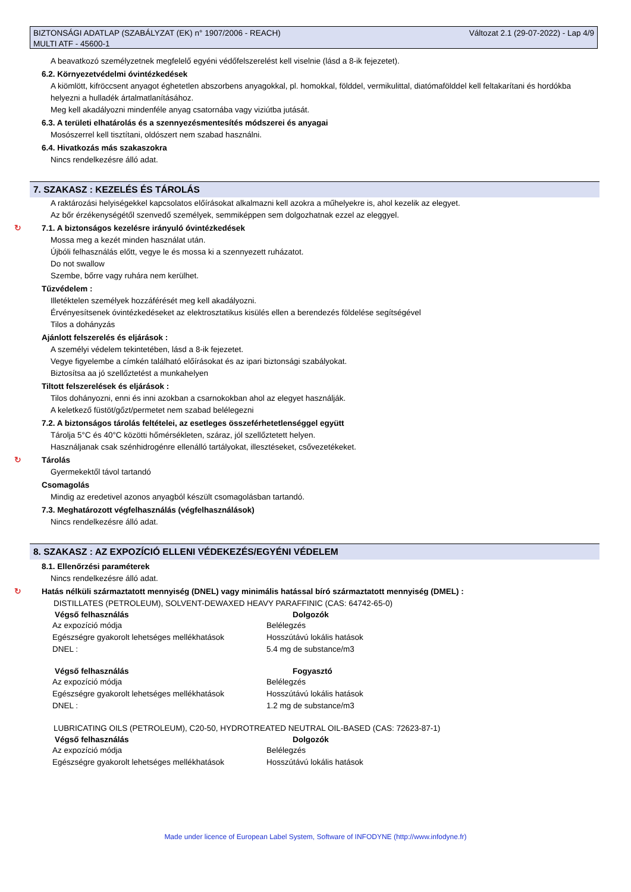BIZTONSÁGI ADATLAP (SZABÁLYZAT (EK) n° 1907/2006 - REACH)
MULTI ATF - 45600-1
Változat 2.1 (29-07-2022) - Lap 4/9
A beavatkozó személyzetnek megfelelő egyéni védőfelszerelést kell viselnie (lásd a 8-ik fejezetet).
6.2. Környezetvédelmi óvintézkedések
A kiömlött, kifröccsent anyagot éghetetlen abszorbens anyagokkal, pl. homokkal, földdel, vermikulittal, diatómafölddel kell feltakarítani és hordókba helyezni a hulladék ártalmatlanításához.
Meg kell akadályozni mindenféle anyag csatornába vagy viziútba jutását.
6.3. A területi elhatárolás és a szennyezésmentesítés módszerei és anyagai
Mosószerrel kell tisztítani, oldószert nem szabad használni.
6.4. Hivatkozás más szakaszokra
Nincs rendelkezésre álló adat.
7. SZAKASZ : KEZELÉS ÉS TÁROLÁS
A raktározási helyiségekkel kapcsolatos előírásokat alkalmazni kell azokra a műhelyekre is, ahol kezelik az elegyet.
Az bőr érzékenységétől szenvedő személyek, semmiképpen sem dolgozhatnak ezzel az eleggyel.
↻ 7.1. A biztonságos kezelésre irányuló óvintézkedések
Mossa meg a kezét minden használat után.
Újbóli felhasználás előtt, vegye le és mossa ki a szennyezett ruházatot.
Do not swallow
Szembe, bőrre vagy ruhára nem kerülhet.
Tűzvédelem :
Illetéktelen személyek hozzáférését meg kell akadályozni.
Érvényesítsenek óvintézkedéseket az elektrosztatikus kisülés ellen a berendezés földelése segítségével
Tilos a dohányzás
Ajánlott felszerelés és eljárások :
A személyi védelem tekintetében, lásd a 8-ik fejezetet.
Vegye figyelembe a címkén található előírásokat és az ipari biztonsági szabályokat.
Biztosítsa aa jó szellőztetést a munkahelyen
Tiltott felszerelések és eljárások :
Tilos dohányozni, enni és inni azokban a csarnokokban ahol az elegyet használják.
A keletkező füstöt/gőzt/permetet nem szabad belélegezni
7.2. A biztonságos tárolás feltételei, az esetleges összeférhetetlenséggel együtt
Tárolja 5°C és 40°C közötti hőmérsékleten, száraz, jól szellőztetett helyen.
Használjanak csak szénhidrogénre ellenálló tartályokat, illesztéseket, csővezetékeket.
↻ Tárolás
Gyermekektől távol tartandó
Csomagolás
Mindig az eredetivel azonos anyagból készült csomagolásban tartandó.
7.3. Meghatározott végfelhasználás (végfelhasználások)
Nincs rendelkezésre álló adat.
8. SZAKASZ : AZ EXPOZÍCIÓ ELLENI VÉDEKEZÉS/EGYÉNI VÉDELEM
8.1. Ellenőrzési paraméterek
Nincs rendelkezésre álló adat.
↻ Hatás nélküli származtatott mennyiség (DNEL) vagy minimális hatással bíró származtatott mennyiség (DMEL) :
DISTILLATES (PETROLEUM), SOLVENT-DEWAXED HEAVY PARAFFINIC (CAS: 64742-65-0)
| Végső felhasználás | Dolgozók |
| --- | --- |
| Az expozíció módja | Belélegzés |
| Egészségre gyakorolt lehetséges mellékhatások | Hosszútávú lokális hatások |
| DNEL : | 5.4 mg de substance/m3 |
| Végső felhasználás | Fogyasztó |
| Az expozíció módja | Belélegzés |
| Egészségre gyakorolt lehetséges mellékhatások | Hosszútávú lokális hatások |
| DNEL : | 1.2 mg de substance/m3 |
LUBRICATING OILS (PETROLEUM), C20-50, HYDROTREATED NEUTRAL OIL-BASED (CAS: 72623-87-1)
| Végső felhasználás | Dolgozók |
| --- | --- |
| Az expozíció módja | Belélegzés |
| Egészségre gyakorolt lehetséges mellékhatások | Hosszútávú lokális hatások |
Made under licence of European Label System, Software of INFODYNE (http://www.infodyne.fr)